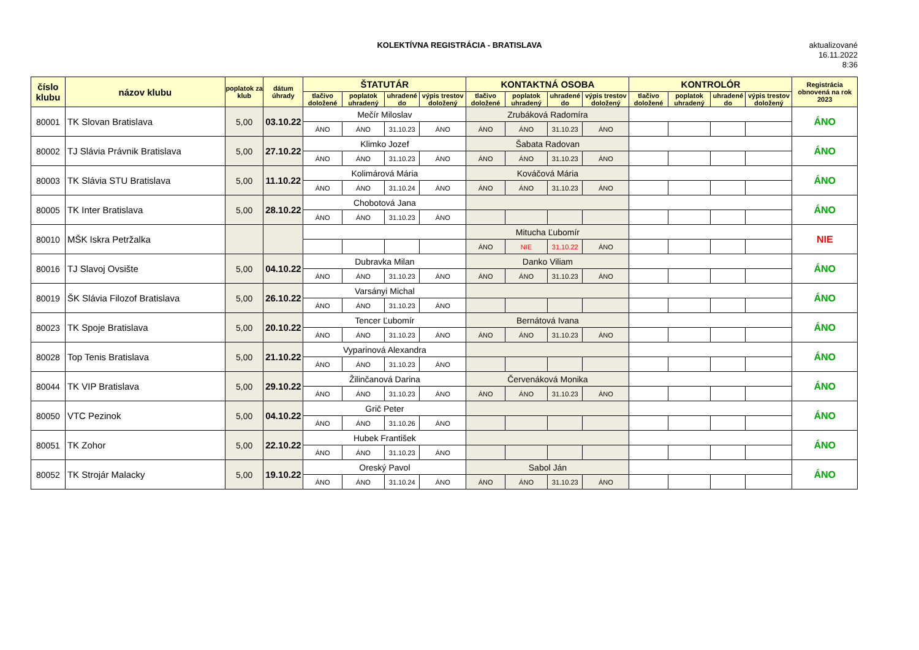KOLEKTÍVNA REGISTRÁCIA - BRATISLAVA
aktualizované
16.11.2022
8:36
| číslo klubu | názov klubu | poplatok za klub | dátum úhrady | ŠTATUTÁR | | | | KONTAKTNÁ OSOBA | | | | KONTROLÓR | | | | Registrácia obnovená na rok 2023 |
| --- | --- | --- | --- | --- | --- | --- | --- | --- | --- | --- | --- | --- | --- | --- | --- | --- |
| | | | | tlačivo doložené | poplatok uhradený | uhradené do | výpis trestov doložený | tlačivo doložené | poplatok uhradený | uhradené do | výpis trestov doložený | tlačivo doložené | poplatok uhradený | uhradené do | výpis trestov doložený | |
| 80001 | TK Slovan Bratislava | 5,00 | 03.10.22 | Mečír Miloslav | | | | Zrubáková Radomíra | | | | | | | | ÁNO |
| | | | | ÁNO | ÁNO | 31.10.23 | ÁNO | ÁNO | ÁNO | 31.10.23 | ÁNO | | | | | |
| 80002 | TJ Slávia Právnik Bratislava | 5,00 | 27.10.22 | Klimko Jozef | | | | Šabata Radovan | | | | | | | | ÁNO |
| | | | | ÁNO | ÁNO | 31.10.23 | ÁNO | ÁNO | ÁNO | 31.10.23 | ÁNO | | | | | |
| 80003 | TK Slávia STU Bratislava | 5,00 | 11.10.22 | Kolimárová Mária | | | | Kováčová Mária | | | | | | | | ÁNO |
| | | | | ÁNO | ÁNO | 31.10.24 | ÁNO | ÁNO | ÁNO | 31.10.23 | ÁNO | | | | | |
| 80005 | TK Inter Bratislava | 5,00 | 28.10.22 | Chobotová Jana | | | | | | | | | | | | ÁNO |
| | | | | ÁNO | ÁNO | 31.10.23 | ÁNO | | | | | | | | | |
| 80010 | MŠK Iskra Petržalka | | | | | | | Mitucha Ľubomír | | | | | | | | NIE |
| | | | | | | | | ÁNO | NIE | 31.10.22 | ÁNO | | | | | |
| 80016 | TJ Slavoj Ovsište | 5,00 | 04.10.22 | Dubravka Milan | | | | Danko Viliam | | | | | | | | ÁNO |
| | | | | ÁNO | ÁNO | 31.10.23 | ÁNO | ÁNO | ÁNO | 31.10.23 | ÁNO | | | | | |
| 80019 | ŠK Slávia Filozof Bratislava | 5,00 | 26.10.22 | Varsányi Michal | | | | | | | | | | | | ÁNO |
| | | | | ÁNO | ÁNO | 31.10.23 | ÁNO | | | | | | | | | |
| 80023 | TK Spoje Bratislava | 5,00 | 20.10.22 | Tencer Ľubomír | | | | Bernátová Ivana | | | | | | | | ÁNO |
| | | | | ÁNO | ÁNO | 31.10.23 | ÁNO | ÁNO | ÁNO | 31.10.23 | ÁNO | | | | | |
| 80028 | Top Tenis Bratislava | 5,00 | 21.10.22 | Vyparinová Alexandra | | | | | | | | | | | | ÁNO |
| | | | | ÁNO | ÁNO | 31.10.23 | ÁNO | | | | | | | | | |
| 80044 | TK VIP Bratislava | 5,00 | 29.10.22 | Žilinčanová Darina | | | | Červenáková Monika | | | | | | | | ÁNO |
| | | | | ÁNO | ÁNO | 31.10.23 | ÁNO | ÁNO | ÁNO | 31.10.23 | ÁNO | | | | | |
| 80050 | VTC Pezinok | 5,00 | 04.10.22 | Grič Peter | | | | | | | | | | | | ÁNO |
| | | | | ÁNO | ÁNO | 31.10.26 | ÁNO | | | | | | | | | |
| 80051 | TK Zohor | 5,00 | 22.10.22 | Hubek František | | | | | | | | | | | | ÁNO |
| | | | | ÁNO | ÁNO | 31.10.23 | ÁNO | | | | | | | | | |
| 80052 | TK Strojár Malacky | 5,00 | 19.10.22 | Oreský Pavol | | | | Sabol Ján | | | | | | | | ÁNO |
| | | | | ÁNO | ÁNO | 31.10.24 | ÁNO | ÁNO | ÁNO | 31.10.23 | ÁNO | | | | | |